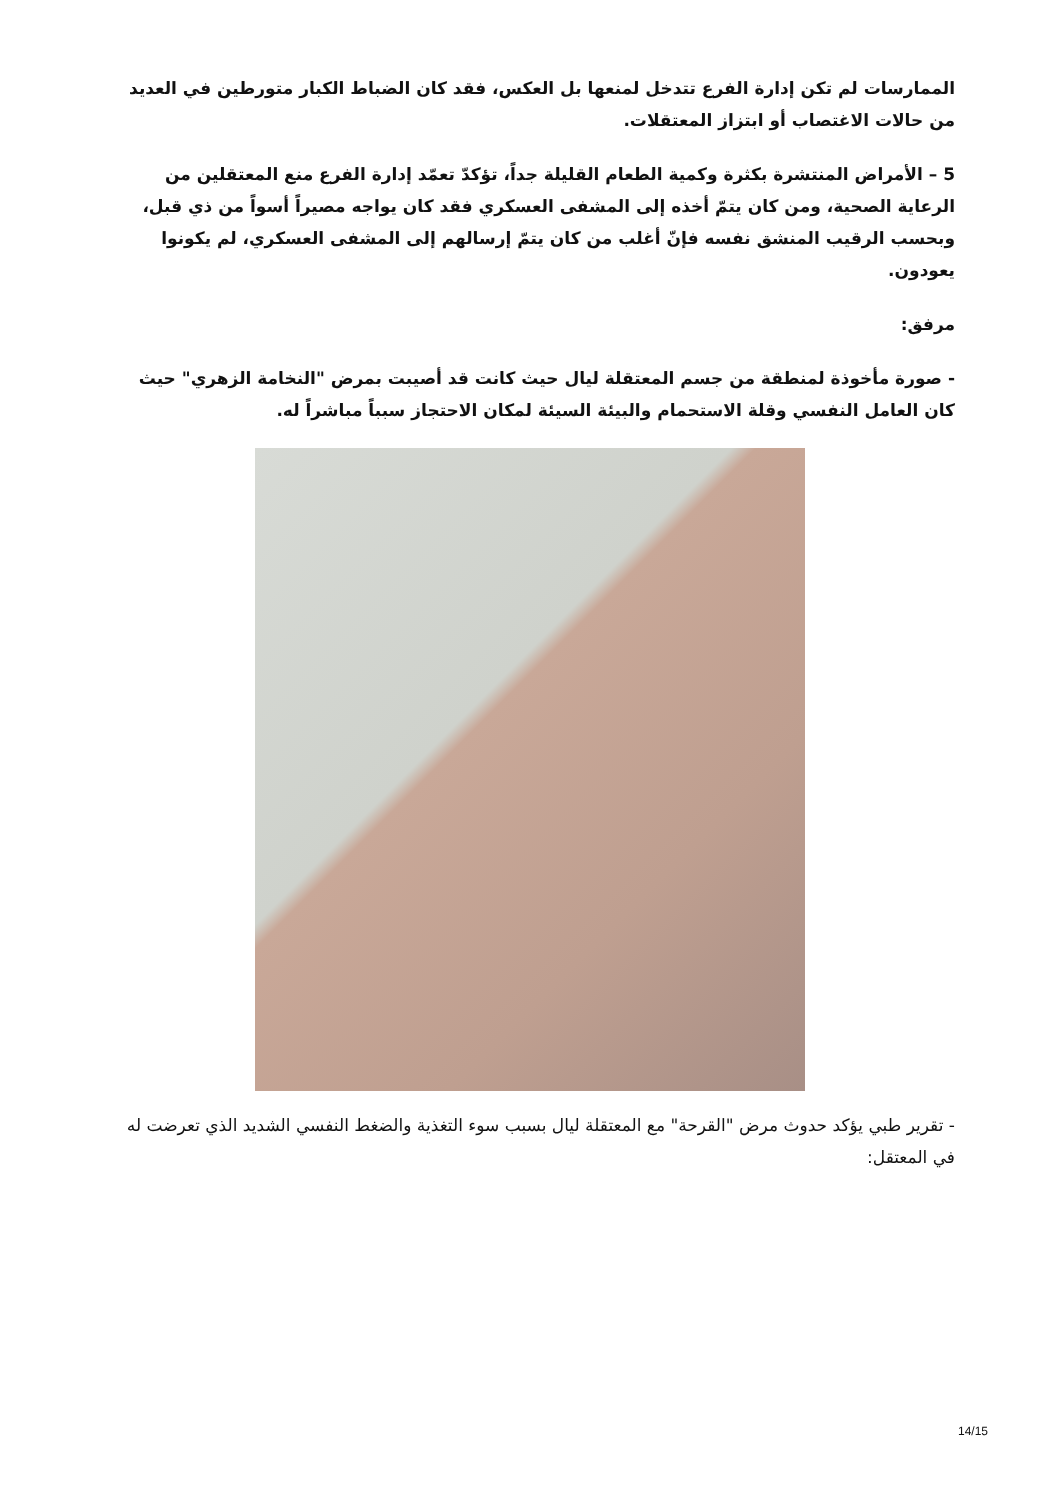الممارسات لم تكن إدارة الفرع تتدخل لمنعها بل العكس، فقد كان الضباط الكبار متورطين في العديد من حالات الاغتصاب أو ابتزاز المعتقلات.
5 – الأمراض المنتشرة بكثرة وكمية الطعام القليلة جداً، تؤكدّ تعمّد إدارة الفرع منع المعتقلين من الرعاية الصحية، ومن كان يتمّ أخذه إلى المشفى العسكري فقد كان يواجه مصيراً أسواً من ذي قبل، وبحسب الرقيب المنشق نفسه فإنّ أغلب من كان يتمّ إرسالهم إلى المشفى العسكري، لم يكونوا يعودون.
مرفق:
- صورة مأخوذة لمنطقة من جسم المعتقلة ليال حيث كانت قد أصيبت بمرض "النخامة الزهري" حيث كان العامل النفسي وقلة الاستحمام والبيئة السيئة لمكان الاحتجاز سبباً مباشراً له.
- تقرير طبي يؤكد حدوث مرض "القرحة" مع المعتقلة ليال بسبب سوء التغذية والضغط النفسي الشديد الذي تعرضت له في المعتقل:
14/15